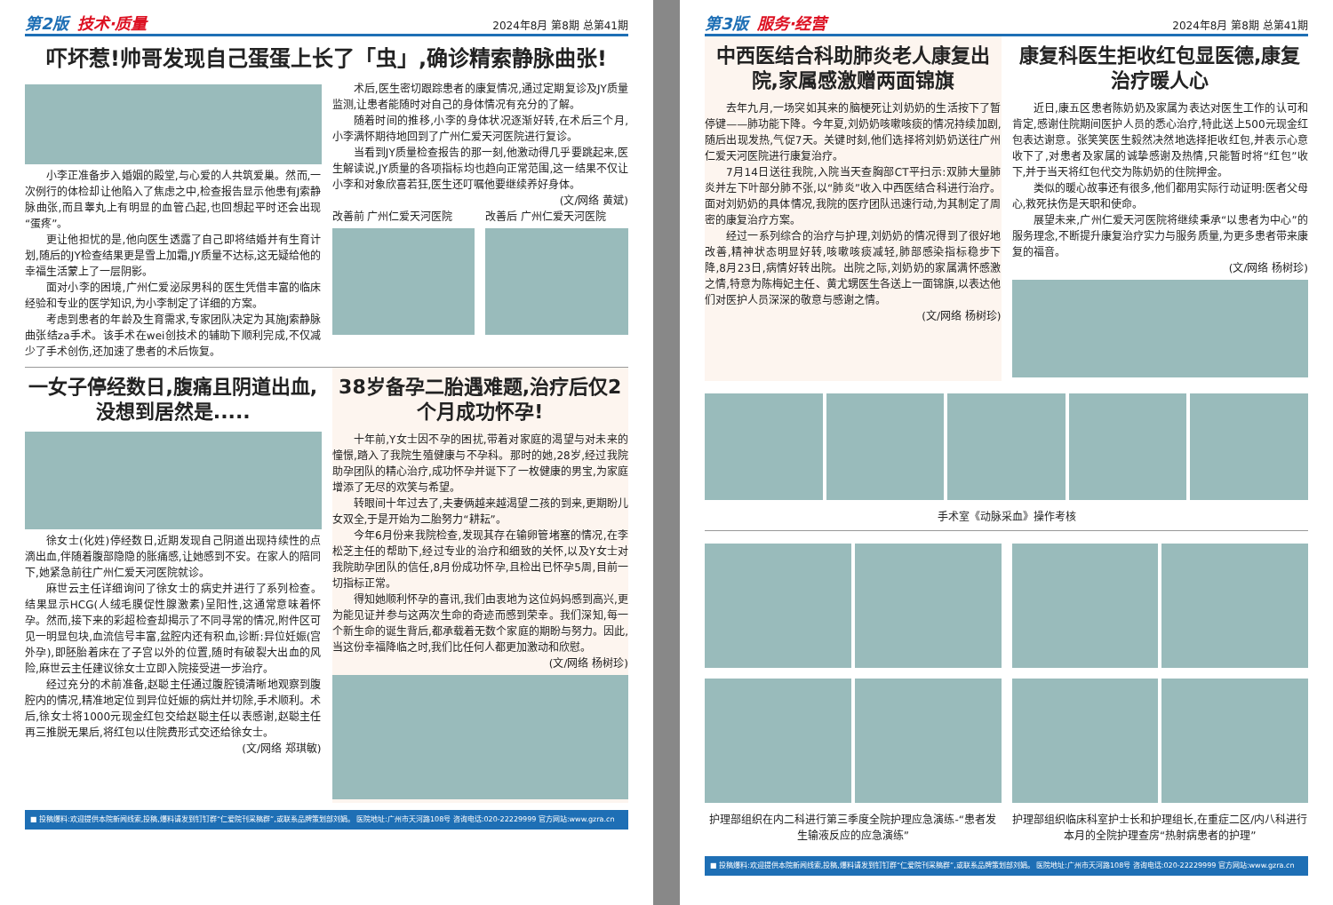第2版 技术·质量 2024年8月 第8期 总第41期
吓坏惹!帅哥发现自己蛋蛋上长了「虫」,确诊精索静脉曲张!
小李正准备步入婚姻的殿堂,与心爱的人共筑爱巢。然而,一次例行的体检却让他陷入了焦虑之中,检查报告显示他患有J索静脉曲张,而且睾丸上有明显的血管凸起,也回想起平时还会出现“蛋疼”。
更让他担忧的是,他向医生透露了自己即将结婚并有生育计划,随后的JY检查结果更是雪上加霜,JY质量不达标,这无疑给他的幸福生活蒙上了一层阴影。
面对小李的困境,广州仁爱泌尿男科的医生凭借丰富的临床经验和专业的医学知识,为小李制定了详细的方案。
考虑到患者的年龄及生育需求,专家团队决定为其施J索静脉曲张结za手术。该手术在wei创技术的辅助下顺利完成,不仅减少了手术创伤,还加速了患者的术后恢复。
术后,医生密切跟踪患者的康复情况,通过定期复诊及JY质量监测,让患者能随时对自己的身体情况有充分的了解。
随着时间的推移,小李的身体状况逐渐好转,在术后三个月,小李满怀期待地回到了广州仁爱天河医院进行复诊。
当看到JY质量检查报告的那一刻,他激动得几乎要跳起来,医生解读说,JY质量的各项指标均也趋向正常范围,这一结果不仅让小李和对象欣喜若狂,医生还叮嘱他要继续养好身体。
(文/网络 黄斌)
改善前 广州仁爱天河医院 改善后 广州仁爱天河医院
一女子停经数日,腹痛且阴道出血,没想到居然是.....
徐女士(化姓)停经数日,近期发现自己阴道出现持续性的点滴出血,伴随着腹部隐隐的胀痛感,让她感到不安。在家人的陪同下,她紧急前往广州仁爱天河医院就诊。
麻世云主任详细询问了徐女士的病史并进行了系列检查。结果显示HCG(人绒毛膜促性腺激素)呈阳性,这通常意味着怀孕。然而,接下来的彩超检查却揭示了不同寻常的情况,附件区可见一明显包块,血流信号丰富,盆腔内还有积血,诊断:异位妊娠(宫外孕),即胚胎着床在了子宫以外的位置,随时有破裂大出血的风险,麻世云主任建议徐女士立即入院接受进一步治疗。
经过充分的术前准备,赵聪主任通过腹腔镜清晰地观察到腹腔内的情况,精准地定位到异位妊娠的病灶并切除,手术顺利。术后,徐女士将1000元现金红包交给赵聪主任以表感谢,赵聪主任再三推脱无果后,将红包以住院费形式交还给徐女士。
(文/网络 郑琪敏)
38岁备孕二胎遇难题,治疗后仅2个月成功怀孕!
十年前,Y女士因不孕的困扰,带着对家庭的渴望与对未来的憧憬,踏入了我院生殖健康与不孕科。那时的她,28岁,经过我院助孕团队的精心治疗,成功怀孕并诞下了一枚健康的男宝,为家庭增添了无尽的欢笑与希望。
转眼间十年过去了,夫妻俩越来越渴望二孩的到来,更期盼儿女双全,于是开始为二胎努力“耕耘”。
今年6月份来我院检查,发现其存在输卵管堵塞的情况,在李松芝主任的帮助下,经过专业的治疗和细致的关怀,以及Y女士对我院助孕团队的信任,8月份成功怀孕,且检出已怀孕5周,目前一切指标正常。
得知她顺利怀孕的喜讯,我们由衷地为这位妈妈感到高兴,更为能见证并参与这两次生命的奇迹而感到荣幸。我们深知,每一个新生命的诞生背后,都承载着无数个家庭的期盼与努力。因此,当这份幸福降临之时,我们比任何人都更加激动和欣慰。
(文/网络 杨树珍)
■ 投稿爆料:欢迎提供本院新闻线索,投稿,爆料请发到钉钉群“仁爱院刊采稿群”,或联系品牌策划部刘娟。 医院地址:广州市天河路108号 咨询电话:020-22229999 官方网站:www.gzra.cn
第3版 服务·经营 2024年8月 第8期 总第41期
中西医结合科助肺炎老人康复出院,家属感激赠两面锦旗
去年九月,一场突如其来的脑梗死让刘奶奶的生活按下了暂停键——肺功能下降。今年夏,刘奶奶咳嗽咳痰的情况持续加剧,随后出现发热,气促7天。关键时刻,他们选择将刘奶奶送往广州仁爱天河医院进行康复治疗。
7月14日送往我院,入院当天查胸部CT平扫示:双肺大量肺炎并左下叶部分肺不张,以“肺炎”收入中西医结合科进行治疗。面对刘奶奶的具体情况,我院的医疗团队迅速行动,为其制定了周密的康复治疗方案。
经过一系列综合的治疗与护理,刘奶奶的情况得到了很好地改善,精神状态明显好转,咳嗽咳痰减轻,肺部感染指标稳步下降,8月23日,病情好转出院。出院之际,刘奶奶的家属满怀感激之情,特意为陈梅妃主任、黄尤甥医生各送上一面锦旗,以表达他们对医护人员深深的敬意与感谢之情。
(文/网络 杨树珍)
康复科医生拒收红包显医德,康复治疗暖人心
近日,康五区患者陈奶奶及家属为表达对医生工作的认可和肯定,感谢住院期间医护人员的悉心治疗,特此送上500元现金红包表达谢意。张笑笑医生毅然决然地选择拒收红包,并表示心意收下了,对患者及家属的诚挚感谢及热情,只能暂时将“红包”收下,并于当天将红包代交为陈奶奶的住院押金。
类似的暖心故事还有很多,他们都用实际行动证明:医者父母心,救死扶伤是天职和使命。
展望未来,广州仁爱天河医院将继续秉承“以患者为中心”的服务理念,不断提升康复治疗实力与服务质量,为更多患者带来康复的福音。
(文/网络 杨树珍)
手术室《动脉采血》操作考核
护理部组织在内二科进行第三季度全院护理应急演练-“患者发生输液反应的应急演练”
护理部组织临床科室护士长和护理组长,在重症二区/内八科进行本月的全院护理查房“热射病患者的护理”
■ 投稿爆料:欢迎提供本院新闻线索,投稿,爆料请发到钉钉群“仁爱院刊采稿群”,或联系品牌策划部刘娟。 医院地址:广州市天河路108号 咨询电话:020-22229999 官方网站:www.gzra.cn